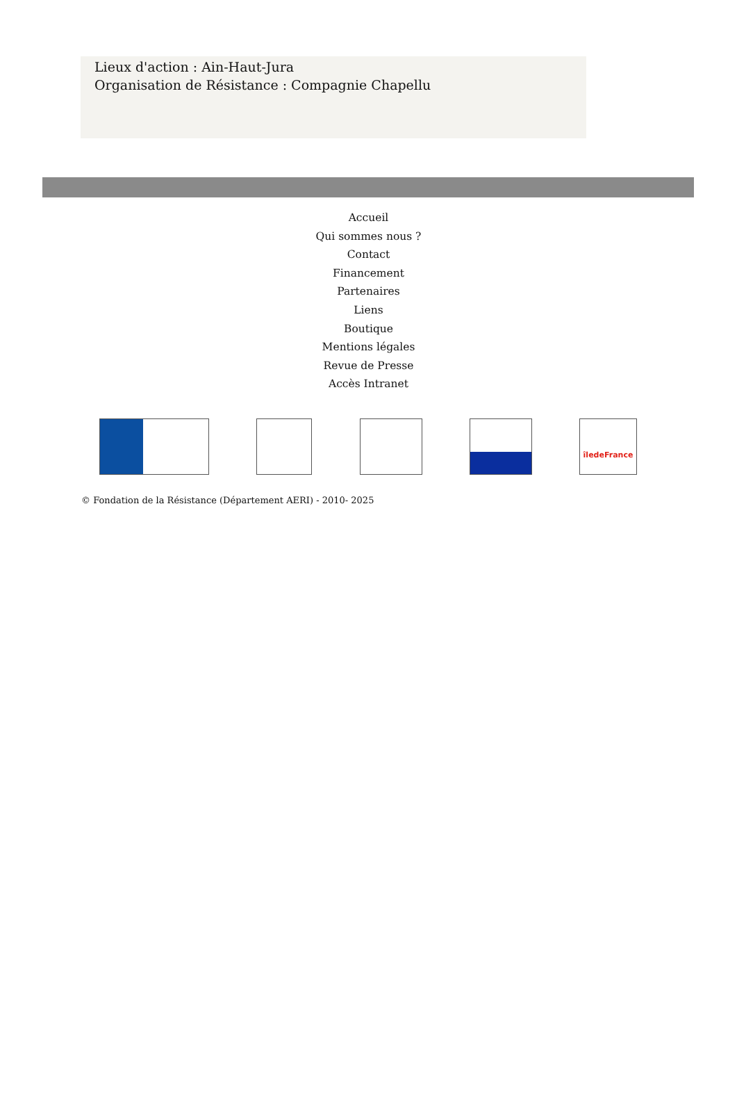Lieux d'action : Ain-Haut-Jura
Organisation de Résistance : Compagnie Chapellu
Accueil
Qui sommes nous ?
Contact
Financement
Partenaires
Liens
Boutique
Mentions légales
Revue de Presse
Accès Intranet
îledeFrance
© Fondation de la Résistance (Département AERI) - 2010- 2025